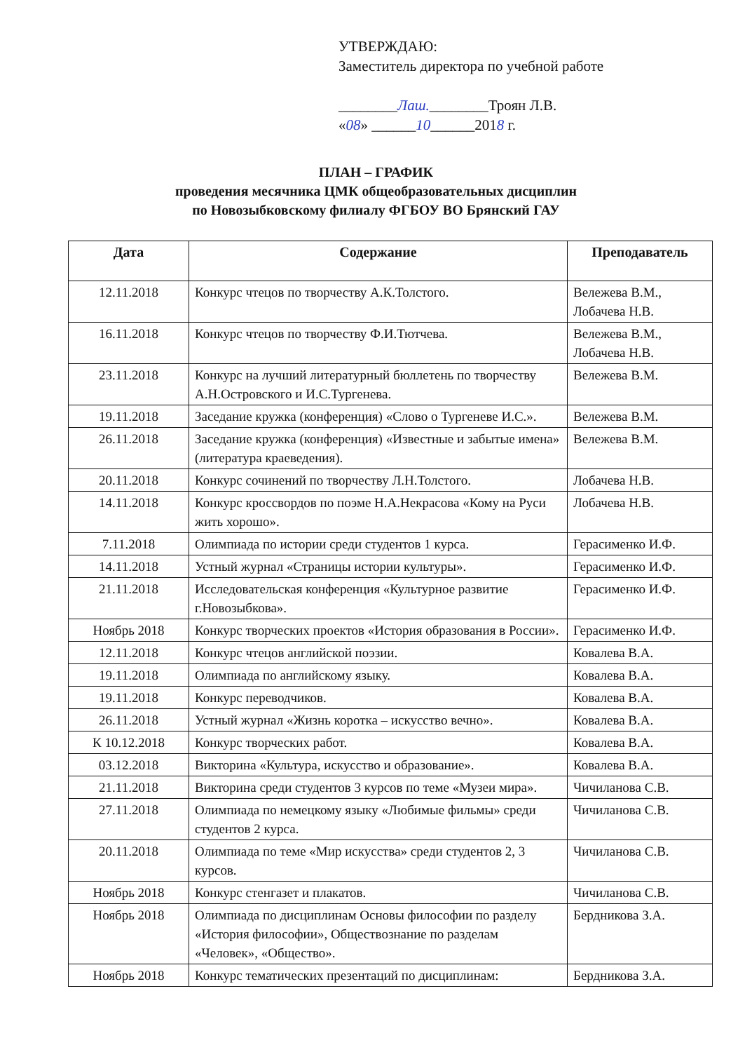УТВЕРЖДАЮ:
Заместитель директора по учебной работе
________Лаш.________Троян Л.В.
«08» ______10______2018 г.
ПЛАН – ГРАФИК
проведения месячника ЦМК общеобразовательных дисциплин
по Новозыбковскому филиалу ФГБОУ ВО Брянский ГАУ
| Дата | Содержание | Преподаватель |
| --- | --- | --- |
| 12.11.2018 | Конкурс чтецов по творчеству А.К.Толстого. | Вележева В.М., Лобачева Н.В. |
| 16.11.2018 | Конкурс чтецов по творчеству Ф.И.Тютчева. | Вележева В.М., Лобачева Н.В. |
| 23.11.2018 | Конкурс на лучший литературный бюллетень по творчеству А.Н.Островского и И.С.Тургенева. | Вележева В.М. |
| 19.11.2018 | Заседание кружка (конференция) «Слово о Тургеневе И.С.». | Вележева В.М. |
| 26.11.2018 | Заседание кружка (конференция) «Известные и забытые имена» (литература краеведения). | Вележева В.М. |
| 20.11.2018 | Конкурс сочинений по творчеству Л.Н.Толстого. | Лобачева Н.В. |
| 14.11.2018 | Конкурс кроссвордов по поэме Н.А.Некрасова «Кому на Руси жить хорошо». | Лобачева Н.В. |
| 7.11.2018 | Олимпиада по истории среди студентов 1 курса. | Герасименко И.Ф. |
| 14.11.2018 | Устный журнал «Страницы истории культуры». | Герасименко И.Ф. |
| 21.11.2018 | Исследовательская конференция «Культурное развитие г.Новозыбкова». | Герасименко И.Ф. |
| Ноябрь 2018 | Конкурс творческих проектов «История образования в России». | Герасименко И.Ф. |
| 12.11.2018 | Конкурс чтецов английской поэзии. | Ковалева В.А. |
| 19.11.2018 | Олимпиада по английскому языку. | Ковалева В.А. |
| 19.11.2018 | Конкурс переводчиков. | Ковалева В.А. |
| 26.11.2018 | Устный журнал «Жизнь коротка – искусство вечно». | Ковалева В.А. |
| К 10.12.2018 | Конкурс творческих работ. | Ковалева В.А. |
| 03.12.2018 | Викторина «Культура, искусство и образование». | Ковалева В.А. |
| 21.11.2018 | Викторина среди студентов 3 курсов по теме «Музеи мира». | Чичиланова С.В. |
| 27.11.2018 | Олимпиада по немецкому языку «Любимые фильмы» среди студентов 2 курса. | Чичиланова С.В. |
| 20.11.2018 | Олимпиада по теме «Мир искусства» среди студентов 2, 3 курсов. | Чичиланова С.В. |
| Ноябрь 2018 | Конкурс стенгазет и плакатов. | Чичиланова С.В. |
| Ноябрь 2018 | Олимпиада по дисциплинам Основы философии по разделу «История философии», Обществознание по разделам «Человек», «Общество». | Бердникова З.А. |
| Ноябрь 2018 | Конкурс тематических презентаций по дисциплинам: | Бердникова З.А. |